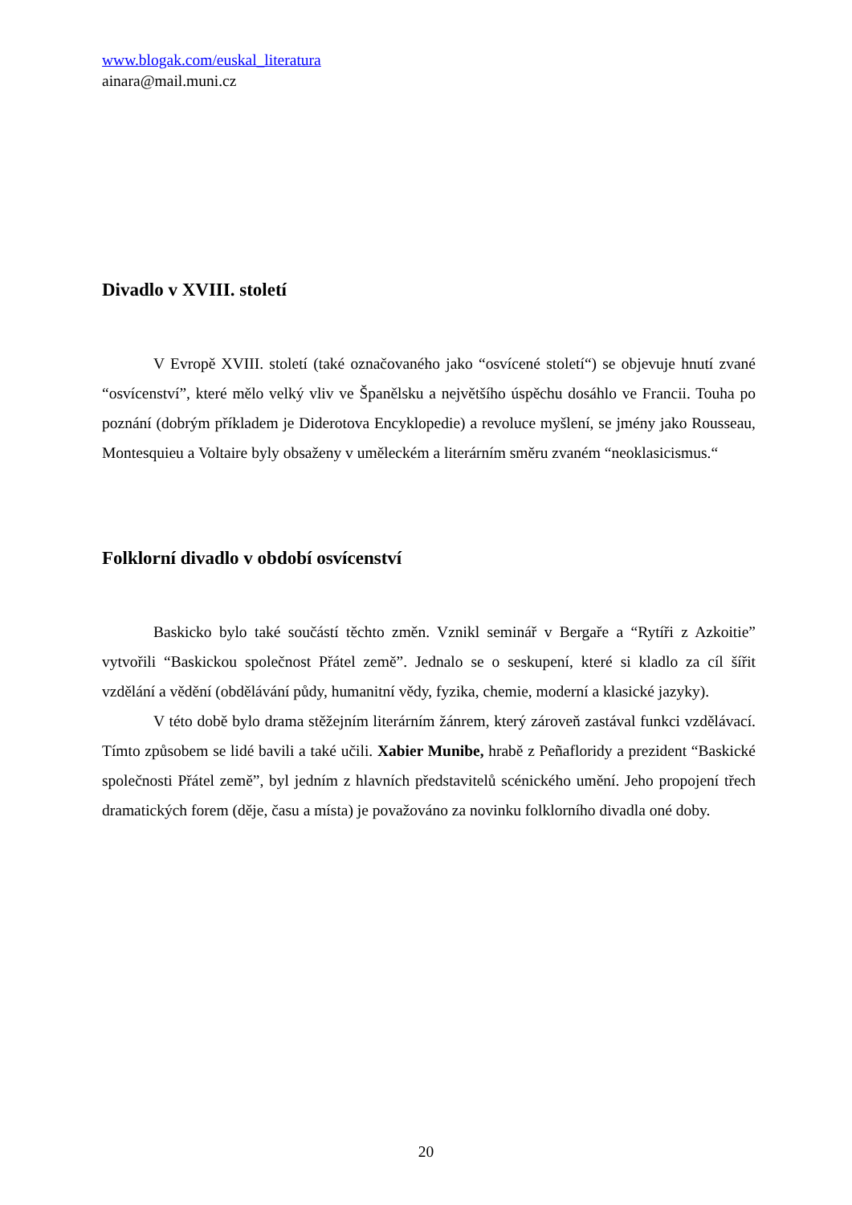www.blogak.com/euskal_literatura
ainara@mail.muni.cz
Divadlo v XVIII. století
V Evropě XVIII. století (také označovaného jako “osvícené století“) se objevuje hnutí zvané “osvícenství”, které mělo velký vliv ve Španělsku a největšího úspěchu dosáhlo ve Francii. Touha po poznání (dobrým příkladem je Diderotova Encyklopedie) a revoluce myšlení, se jmény jako Rousseau, Montesquieu a Voltaire byly obsaženy v uměleckém a literárním směru zvaném “neoklasicismus.“
Folklorní divadlo v období osvícenství
Baskicko bylo také součástí těchto změn. Vznikl seminář v Bergaře a “Rytíři z Azkoitie” vytvořili “Baskickou společnost Přátel země”. Jednalo se o seskupení, které si kladlo za cíl šířit vzdělání a vědění (obdělávání půdy, humanitní vědy, fyzika, chemie, moderní a klasické jazyky).
V této době bylo drama stěžejním literárním žánrem, který zároveň zastával funkci vzdělávací. Tímto způsobem se lidé bavili a také učili. Xabier Munibe, hrabě z Peñafloridy a prezident “Baskické společnosti Přátel země”, byl jedním z hlavních představitelů scénického umění. Jeho propojení třech dramatických forem (děje, času a místa) je považováno za novinku folklorního divadla oné doby.
20